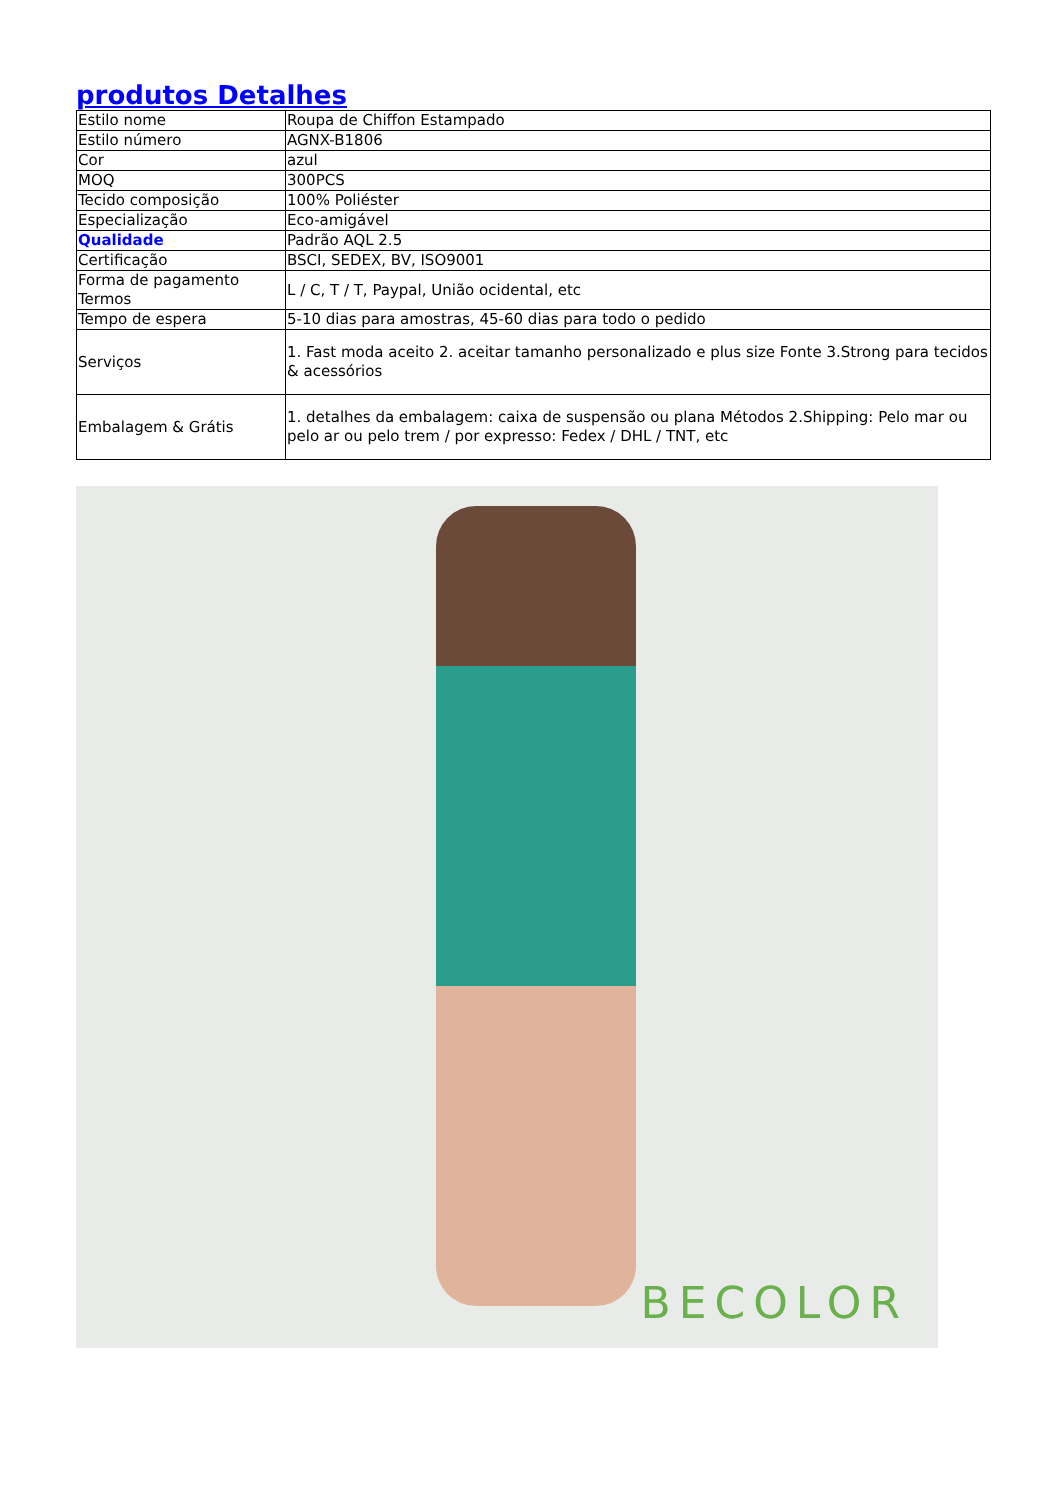produtos Detalhes
| Estilo nome | Roupa de Chiffon Estampado |
| Estilo número | AGNX-B1806 |
| Cor | azul |
| MOQ | 300PCS |
| Tecido composição | 100% Poliéster |
| Especialização | Eco-amigável |
| Qualidade | Padrão AQL 2.5 |
| Certificação | BSCI, SEDEX, BV, ISO9001 |
| Forma de pagamento Termos | L / C, T / T, Paypal, União ocidental, etc |
| Tempo de espera | 5-10 dias para amostras, 45-60 dias para todo o pedido |
| Serviços | 1. Fast moda aceito 2. aceitar tamanho personalizado e plus size Fonte 3.Strong para tecidos & acessórios |
| Embalagem & Grátis | 1. detalhes da embalagem: caixa de suspensão ou plana Métodos 2.Shipping: Pelo mar ou pelo ar ou pelo trem / por expresso: Fedex / DHL / TNT, etc |
BECOLOR